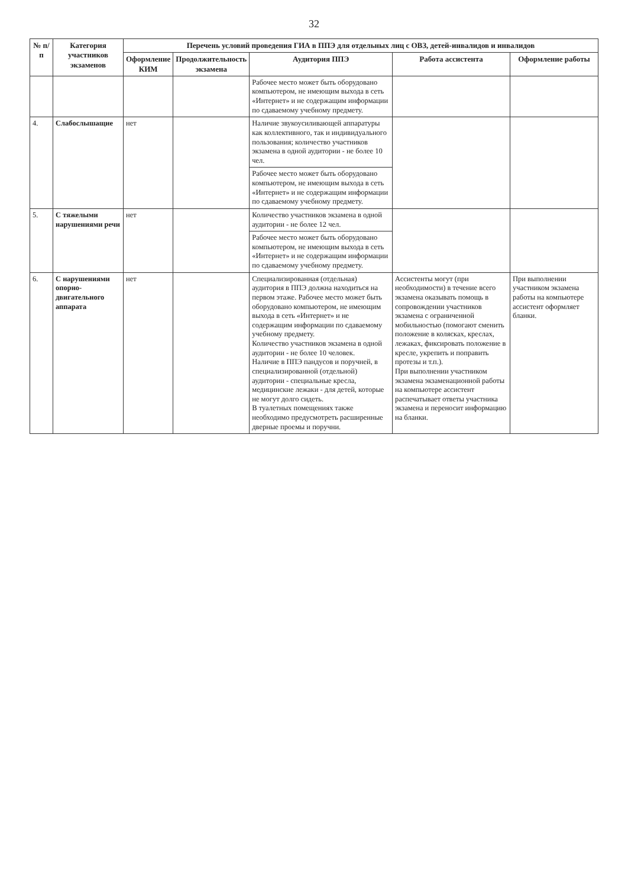32
| № п/п | Категория участников экзаменов | Перечень условий проведения ГИА в ППЭ для отдельных лиц с ОВЗ, детей-инвалидов и инвалидов | | | | |
| --- | --- | --- | --- | --- | --- | --- |
| | | Оформление КИМ | Продолжительность экзамена | Аудитория ППЭ | Работа ассистента | Оформление работы |
| | | | | Рабочее место может быть оборудовано компьютером, не имеющим выхода в сеть «Интернет» и не содержащим информации по сдаваемому учебному предмету. | | |
| 4. | Слабослышащие | нет | | Наличие звукоусиливающей аппаратуры как коллективного, так и индивидуального пользования; количество участников экзамена в одной аудитории - не более 10 чел. | | |
| | | | | Рабочее место может быть оборудовано компьютером, не имеющим выхода в сеть «Интернет» и не содержащим информации по сдаваемому учебному предмету. | | |
| 5. | С тяжелыми нарушениями речи | нет | | Количество участников экзамена в одной аудитории - не более 12 чел. | | |
| | | | | Рабочее место может быть оборудовано компьютером, не имеющим выхода в сеть «Интернет» и не содержащим информации по сдаваемому учебному предмету. | | |
| 6. | С нарушениями опорно-двигательного аппарата | нет | | Специализированная (отдельная) аудитория в ППЭ должна находиться на первом этаже. Рабочее место может быть оборудовано компьютером, не имеющим выхода в сеть «Интернет» и не содержащим информации по сдаваемому учебному предмету. Количество участников экзамена в одной аудитории - не более 10 человек. Наличие в ППЭ пандусов и поручней, в специализированной (отдельной) аудитории - специальные кресла, медицинские лежаки - для детей, которые не могут долго сидеть. В туалетных помещениях также необходимо предусмотреть расширенные дверные проемы и поручни. | Ассистенты могут (при необходимости) в течение всего экзамена оказывать помощь в сопровождении участников экзамена с ограниченной мобильностью (помогают сменить положение в колясках, креслах, лежаках, фиксировать положение в кресле, укрепить и поправить протезы и т.п.). При выполнении участником экзамена экзаменационной работы на компьютере ассистент распечатывает ответы участника экзамена и переносит информацию на бланки. | При выполнении участником экзамена работы на компьютере ассистент оформляет бланки. |